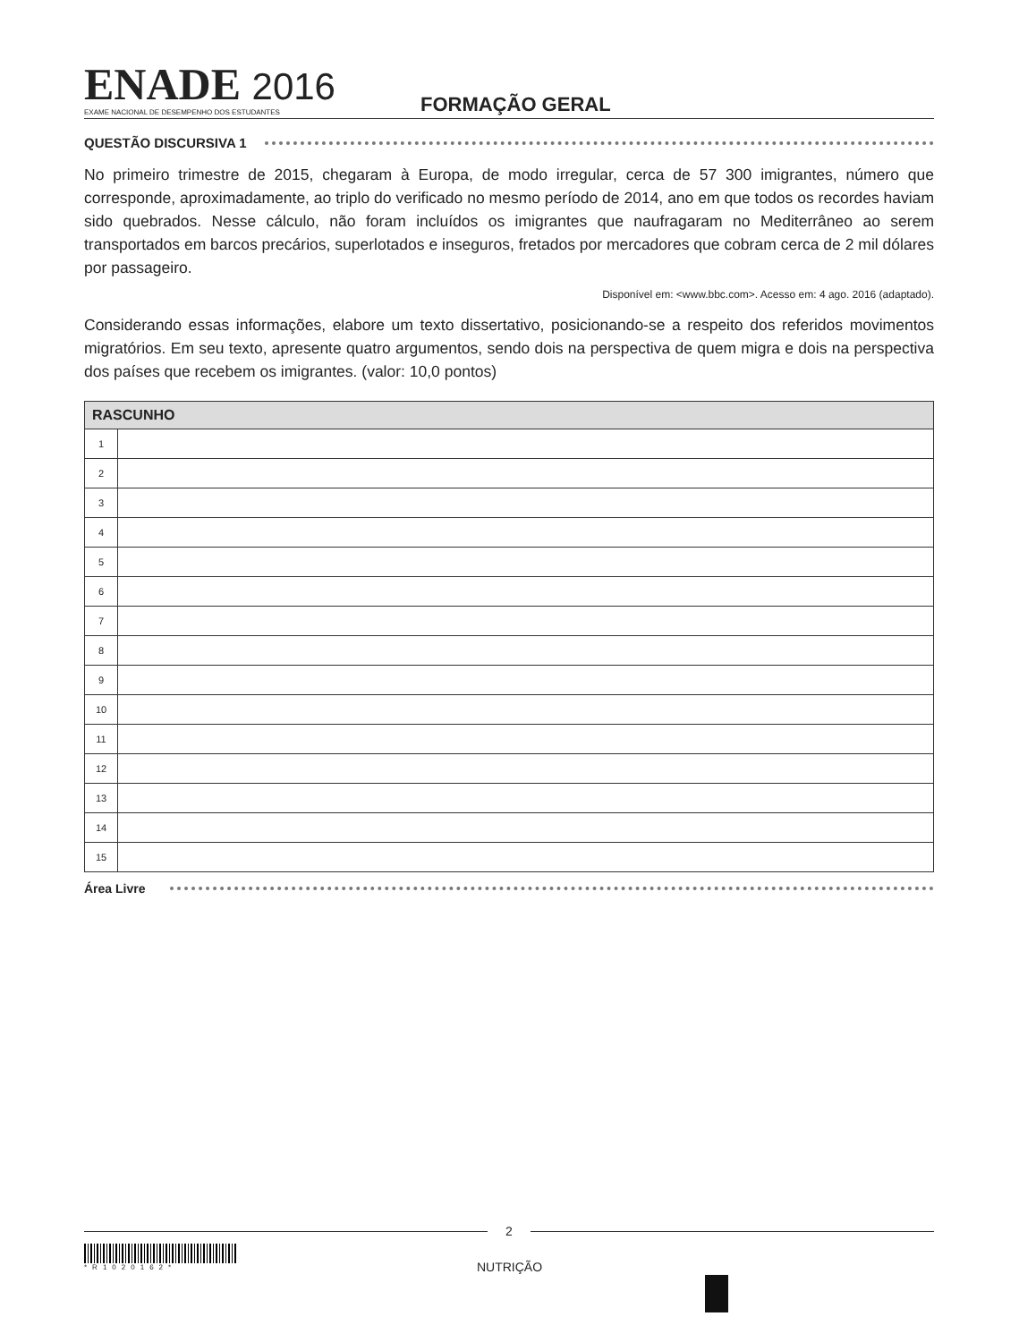ENADE 2016
EXAME NACIONAL DE DESEMPENHO DOS ESTUDANTES
FORMAÇÃO GERAL
QUESTÃO DISCURSIVA 1
No primeiro trimestre de 2015, chegaram à Europa, de modo irregular, cerca de 57 300 imigrantes, número que corresponde, aproximadamente, ao triplo do verificado no mesmo período de 2014, ano em que todos os recordes haviam sido quebrados. Nesse cálculo, não foram incluídos os imigrantes que naufragaram no Mediterrâneo ao serem transportados em barcos precários, superlotados e inseguros, fretados por mercadores que cobram cerca de 2 mil dólares por passageiro.
Disponível em: <www.bbc.com>. Acesso em: 4 ago. 2016 (adaptado).
Considerando essas informações, elabore um texto dissertativo, posicionando-se a respeito dos referidos movimentos migratórios. Em seu texto, apresente quatro argumentos, sendo dois na perspectiva de quem migra e dois na perspectiva dos países que recebem os imigrantes. (valor: 10,0 pontos)
| RASCUNHO | |
| --- | --- |
| 1 | |
| 2 | |
| 3 | |
| 4 | |
| 5 | |
| 6 | |
| 7 | |
| 8 | |
| 9 | |
| 10 | |
| 11 | |
| 12 | |
| 13 | |
| 14 | |
| 15 | |
Área Livre
2
*R1020162*
NUTRIÇÃO